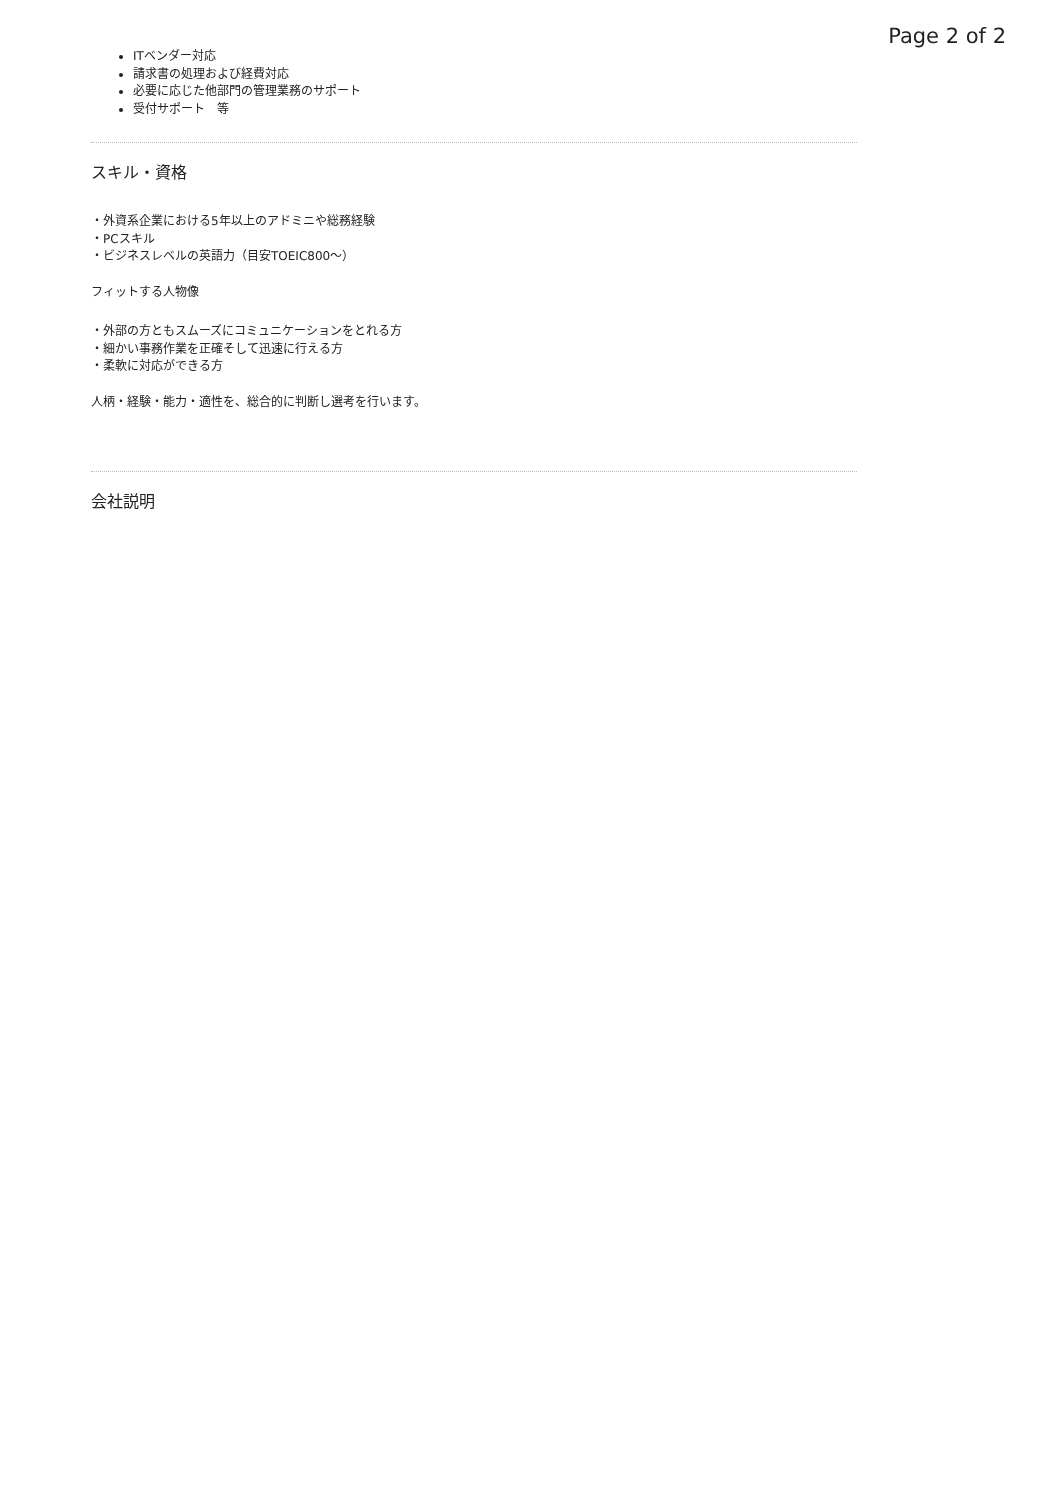Page 2 of 2
ITベンダー対応
請求書の処理および経費対応
必要に応じた他部門の管理業務のサポート
受付サポート　等
スキル・資格
・外資系企業における5年以上のアドミニや総務経験
・PCスキル
・ビジネスレベルの英語力（目安TOEIC800～）
フィットする人物像
・外部の方ともスムーズにコミュニケーションをとれる方
・細かい事務作業を正確そして迅速に行える方
・柔軟に対応ができる方
人柄・経験・能力・適性を、総合的に判断し選考を行います。
会社説明